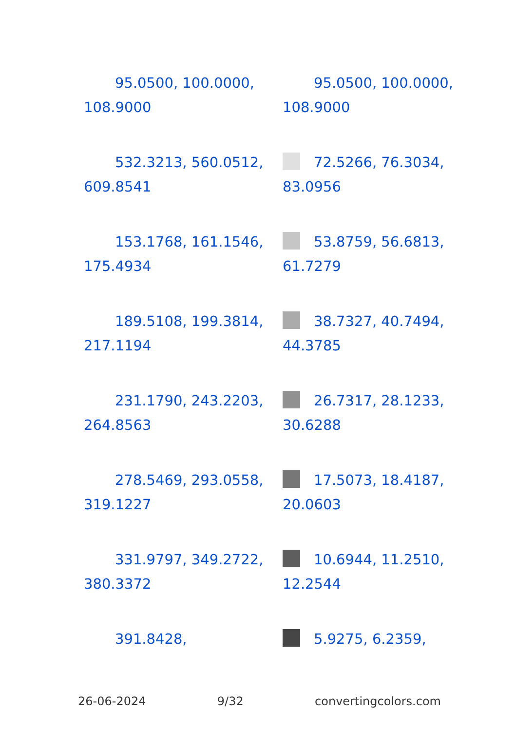| 95.0500, 100.0000, 108.9000 | 95.0500, 100.0000, 108.9000 |
| 532.3213, 560.0512, 609.8541 | 72.5266, 76.3034, 83.0956 |
| 153.1768, 161.1546, 175.4934 | 53.8759, 56.6813, 61.7279 |
| 189.5108, 199.3814, 217.1194 | 38.7327, 40.7494, 44.3785 |
| 231.1790, 243.2203, 264.8563 | 26.7317, 28.1233, 30.6288 |
| 278.5469, 293.0558, 319.1227 | 17.5073, 18.4187, 20.0603 |
| 331.9797, 349.2722, 380.3372 | 10.6944, 11.2510, 12.2544 |
| 391.8428, | 5.9275, 6.2359, |
26-06-2024 9/32 convertingcolors.com